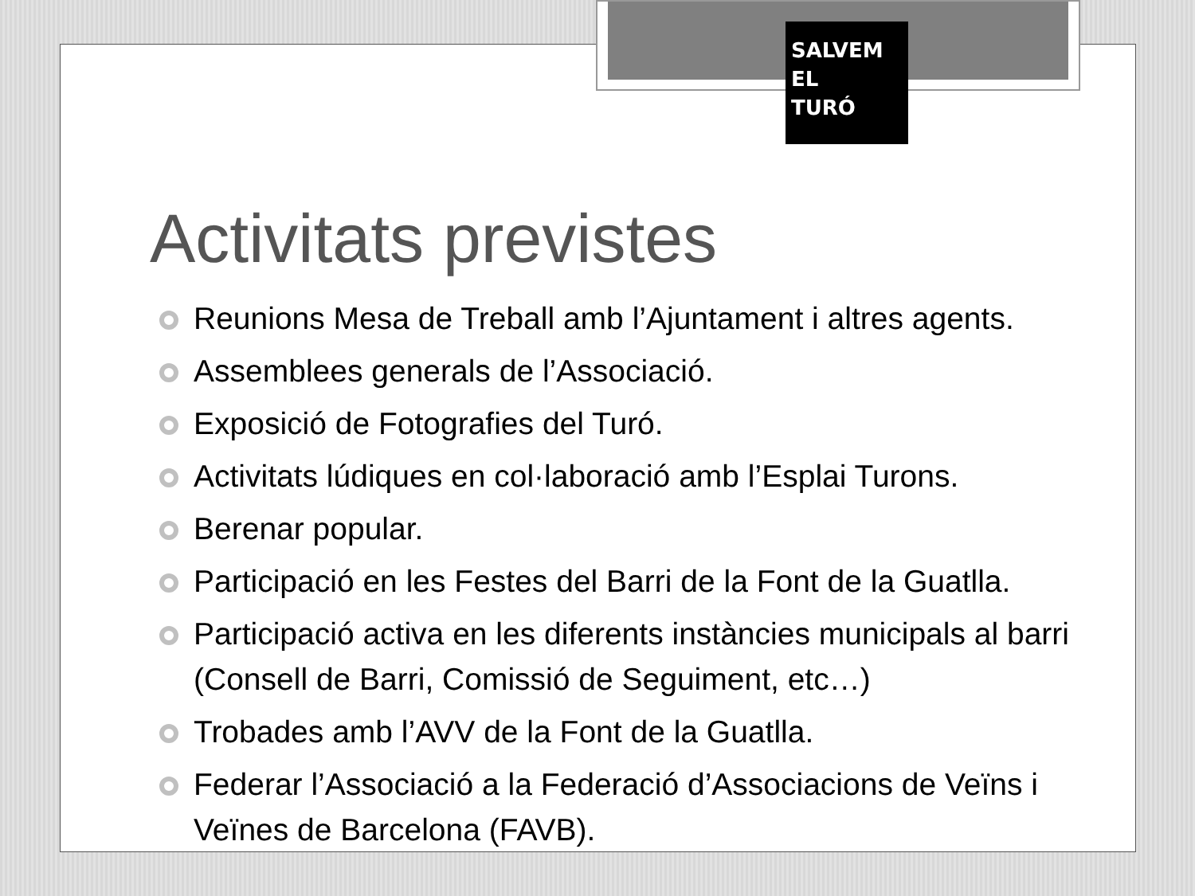SALVEM
EL
TURÓ
Activitats previstes
Reunions Mesa de Treball amb l’Ajuntament i altres agents.
Assemblees generals de l’Associació.
Exposició de Fotografies del Turó.
Activitats lúdiques en col·laboració amb l’Esplai Turons.
Berenar popular.
Participació en les Festes del Barri de la Font de la Guatlla.
Participació activa en les diferents instàncies municipals al barri (Consell de Barri, Comissió de Seguiment, etc…)
Trobades amb l’AVV de la Font de la Guatlla.
Federar l’Associació a la Federació d’Associacions de Veïns i Veïnes de Barcelona (FAVB).